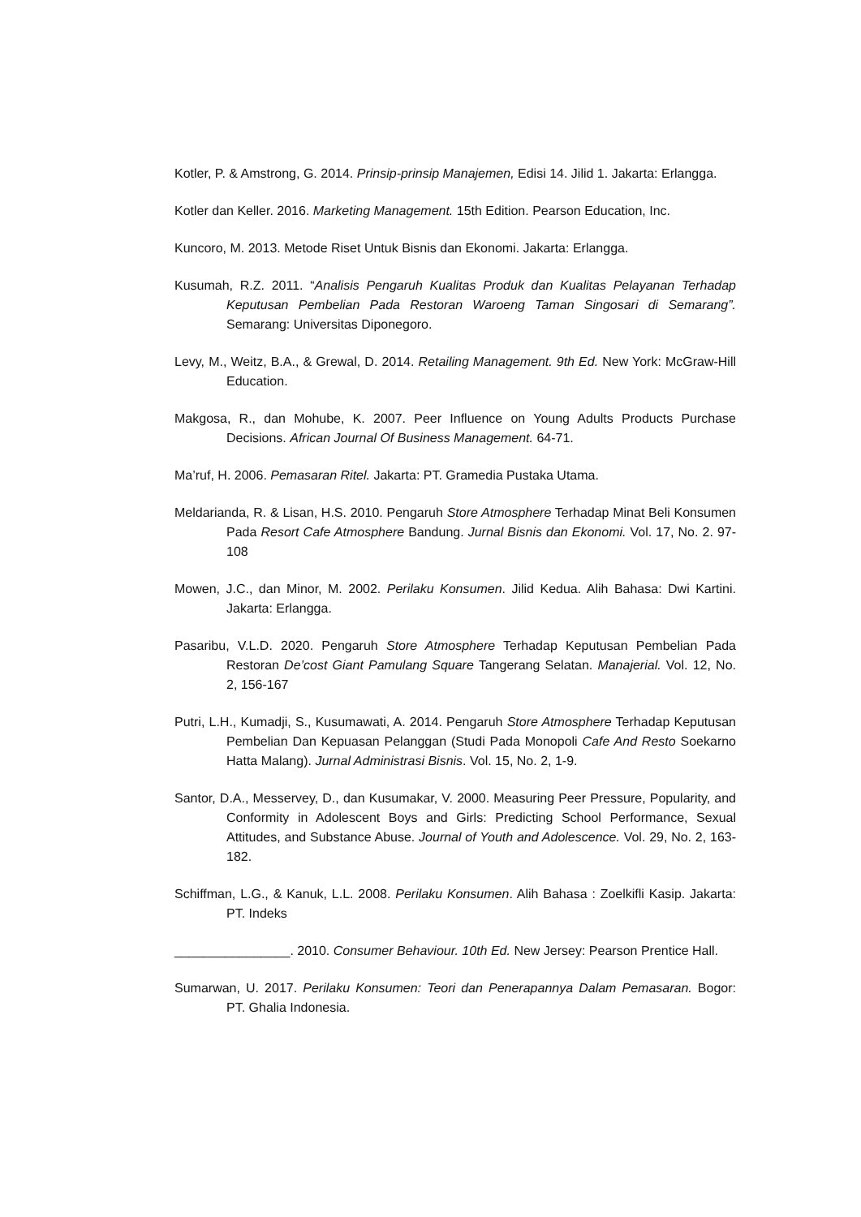Kotler, P. & Amstrong, G. 2014. Prinsip-prinsip Manajemen, Edisi 14. Jilid 1. Jakarta: Erlangga.
Kotler dan Keller. 2016. Marketing Management. 15th Edition. Pearson Education, Inc.
Kuncoro, M. 2013. Metode Riset Untuk Bisnis dan Ekonomi. Jakarta: Erlangga.
Kusumah, R.Z. 2011. “Analisis Pengaruh Kualitas Produk dan Kualitas Pelayanan Terhadap Keputusan Pembelian Pada Restoran Waroeng Taman Singosari di Semarang”. Semarang: Universitas Diponegoro.
Levy, M., Weitz, B.A., & Grewal, D. 2014. Retailing Management. 9th Ed. New York: McGraw-Hill Education.
Makgosa, R., dan Mohube, K. 2007. Peer Influence on Young Adults Products Purchase Decisions. African Journal Of Business Management. 64-71.
Ma’ruf, H. 2006. Pemasaran Ritel. Jakarta: PT. Gramedia Pustaka Utama.
Meldarianda, R. & Lisan, H.S. 2010. Pengaruh Store Atmosphere Terhadap Minat Beli Konsumen Pada Resort Cafe Atmosphere Bandung. Jurnal Bisnis dan Ekonomi. Vol. 17, No. 2. 97-108
Mowen, J.C., dan Minor, M. 2002. Perilaku Konsumen. Jilid Kedua. Alih Bahasa: Dwi Kartini. Jakarta: Erlangga.
Pasaribu, V.L.D. 2020. Pengaruh Store Atmosphere Terhadap Keputusan Pembelian Pada Restoran De’cost Giant Pamulang Square Tangerang Selatan. Manajerial. Vol. 12, No. 2, 156-167
Putri, L.H., Kumadji, S., Kusumawati, A. 2014. Pengaruh Store Atmosphere Terhadap Keputusan Pembelian Dan Kepuasan Pelanggan (Studi Pada Monopoli Cafe And Resto Soekarno Hatta Malang). Jurnal Administrasi Bisnis. Vol. 15, No. 2, 1-9.
Santor, D.A., Messervey, D., dan Kusumakar, V. 2000. Measuring Peer Pressure, Popularity, and Conformity in Adolescent Boys and Girls: Predicting School Performance, Sexual Attitudes, and Substance Abuse. Journal of Youth and Adolescence. Vol. 29, No. 2, 163-182.
Schiffman, L.G., & Kanuk, L.L. 2008. Perilaku Konsumen. Alih Bahasa : Zoelkifli Kasip. Jakarta: PT. Indeks
________________. 2010. Consumer Behaviour. 10th Ed. New Jersey: Pearson Prentice Hall.
Sumarwan, U. 2017. Perilaku Konsumen: Teori dan Penerapannya Dalam Pemasaran. Bogor: PT. Ghalia Indonesia.